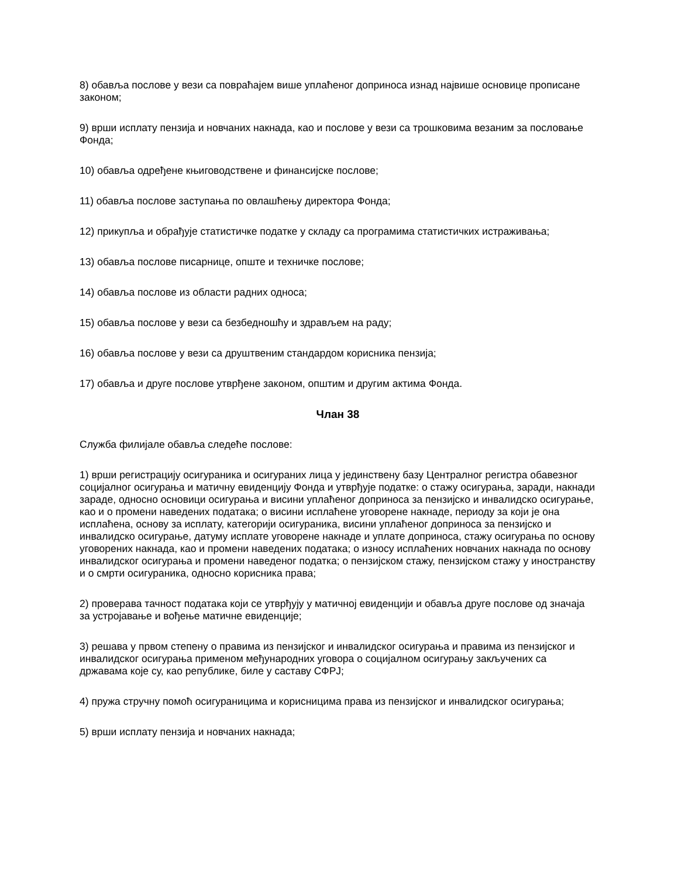8) обавља послове у вези са повраћајем више уплаћеног доприноса изнад највише основице прописане законом;
9) врши исплату пензија и новчаних накнада, као и послове у вези са трошковима везаним за пословање Фонда;
10) обавља одређене књиговодствене и финансијске послове;
11) обавља послове заступања по овлашћењу директора Фонда;
12) прикупља и обрађује статистичке податке у складу са програмима статистичких истраживања;
13) обавља послове писарнице, опште и техничке послове;
14) обавља послове из области радних односа;
15) обавља послове у вези са безбедношћу и здрављем на раду;
16) обавља послове у вези са друштвеним стандардом корисника пензија;
17) обавља и друге послове утврђене законом, општим и другим актима Фонда.
Члан 38
Служба филијале обавља следеће послове:
1) врши регистрацију осигураника и осигураних лица у јединствену базу Централног регистра обавезног социјалног осигурања и матичну евиденцију Фонда и утврђује податке: о стажу осигурања, заради, накнади зараде, односно основици осигурања и висини уплаћеног доприноса за пензијско и инвалидско осигурање, као и о промени наведених података; о висини исплаћене уговорене накнаде, периоду за који је она исплаћена, основу за исплату, категорији осигураника, висини уплаћеног доприноса за пензијско и инвалидско осигурање, датуму исплате уговорене накнаде и уплате доприноса, стажу осигурања по основу уговорених накнада, као и промени наведених података; о износу исплаћених новчаних накнада по основу инвалидског осигурања и промени наведеног податка; о пензијском стажу, пензијском стажу у иностранству и о смрти осигураника, односно корисника права;
2) проверава тачност података који се утврђују у матичној евиденцији и обавља друге послове од значаја за устројавање и вођење матичне евиденције;
3) решава у првом степену о правима из пензијског и инвалидског осигурања и правима из пензијског и инвалидског осигурања применом међународних уговора о социјалном осигурању закључених са државама које су, као републике, биле у саставу СФРЈ;
4) пружа стручну помоћ осигураницима и корисницима права из пензијског и инвалидског осигурања;
5) врши исплату пензија и новчаних накнада;